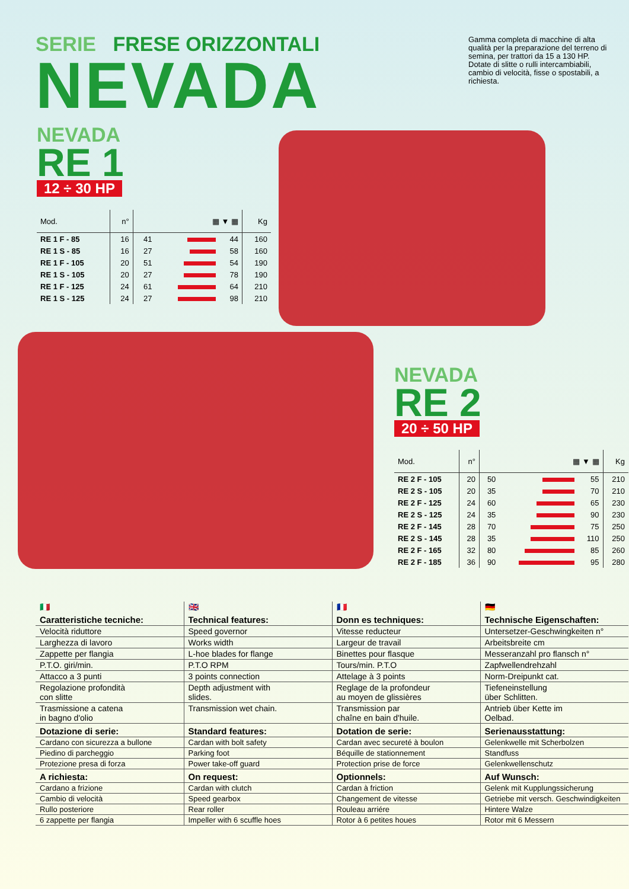SERIE FRESE ORIZZONTALI
NEVADA
Gamma completa di macchine di alta qualità per la preparazione del terreno di semina, per trattori da 15 a 130 HP. Dotate di slitte o rulli intercambiabili, cambio di velocità, fisse o spostabili, a richiesta.
NEVADA
RE 1
12 ÷ 30 HP
| Mod. | n° | ▦ ▼ ▦ | | | Kg |
| --- | --- | --- | --- | --- | --- |
| RE 1 F - 85 | 16 | 41 | | 44 | 160 |
| RE 1 S - 85 | 16 | 27 | | 58 | 160 |
| RE 1 F - 105 | 20 | 51 | | 54 | 190 |
| RE 1 S - 105 | 20 | 27 | | 78 | 190 |
| RE 1 F - 125 | 24 | 61 | | 64 | 210 |
| RE 1 S - 125 | 24 | 27 | | 98 | 210 |
NEVADA
RE 2
20 ÷ 50 HP
| Mod. | n° | ▦ ▼ ▦ | | | Kg |
| --- | --- | --- | --- | --- | --- |
| RE 2 F - 105 | 20 | 50 | | 55 | 210 |
| RE 2 S - 105 | 20 | 35 | | 70 | 210 |
| RE 2 F - 125 | 24 | 60 | | 65 | 230 |
| RE 2 S - 125 | 24 | 35 | | 90 | 230 |
| RE 2 F - 145 | 28 | 70 | | 75 | 250 |
| RE 2 S - 145 | 28 | 35 | | 110 | 250 |
| RE 2 F - 165 | 32 | 80 | | 85 | 260 |
| RE 2 F - 185 | 36 | 90 | | 95 | 280 |
| 🇮🇹 | 🇬🇧 | 🇫🇷 | 🇩🇪 |
| Caratteristiche tecniche: | Technical features: | Donn es techniques: | Technische Eigenschaften: |
| Velocità riduttore | Speed governor | Vitesse reducteur | Untersetzer-Geschwingkeiten n° |
| Larghezza di lavoro | Works width | Largeur de travail | Arbeitsbreite cm |
| Zappette per flangia | L-hoe blades for flange | Binettes pour flasque | Messeranzahl pro flansch n° |
| P.T.O. giri/min. | P.T.O RPM | Tours/min. P.T.O | Zapfwellendrehzahl |
| Attacco a 3 punti | 3 points connection | Attelage à 3 points | Norm-Dreipunkt cat. |
| Regolazione profondità con slitte | Depth adjustment with slides. | Reglage de la profondeur au moyen de glissières | Tiefeneinstellung über Schlitten. |
| Trasmissione a catena in bagno d'olio | Transmission wet chain. | Transmission par chaîne en bain d'huile. | Antrieb über Kette im Oelbad. |
| Dotazione di serie: | Standard features: | Dotation de serie: | Serienausstattung: |
| Cardano con sicurezza a bullone | Cardan with bolt safety | Cardan avec secureté à boulon | Gelenkwelle mit Scherbolzen |
| Piedino di parcheggio | Parking foot | Béquille de stationnement | Standfuss |
| Protezione presa di forza | Power take-off guard | Protection prise de force | Gelenkwellenschutz |
| A richiesta: | On request: | Optionnels: | Auf Wunsch: |
| Cardano a frizione | Cardan with clutch | Cardan à friction | Gelenk mit Kupplungssicherung |
| Cambio di velocità | Speed gearbox | Changement de vitesse | Getriebe mit versch. Geschwindigkeiten |
| Rullo posteriore | Rear roller | Rouleau arriére | Hintere Walze |
| 6 zappette per flangia | Impeller with 6 scuffle hoes | Rotor à 6 petites houes | Rotor mit 6 Messern |